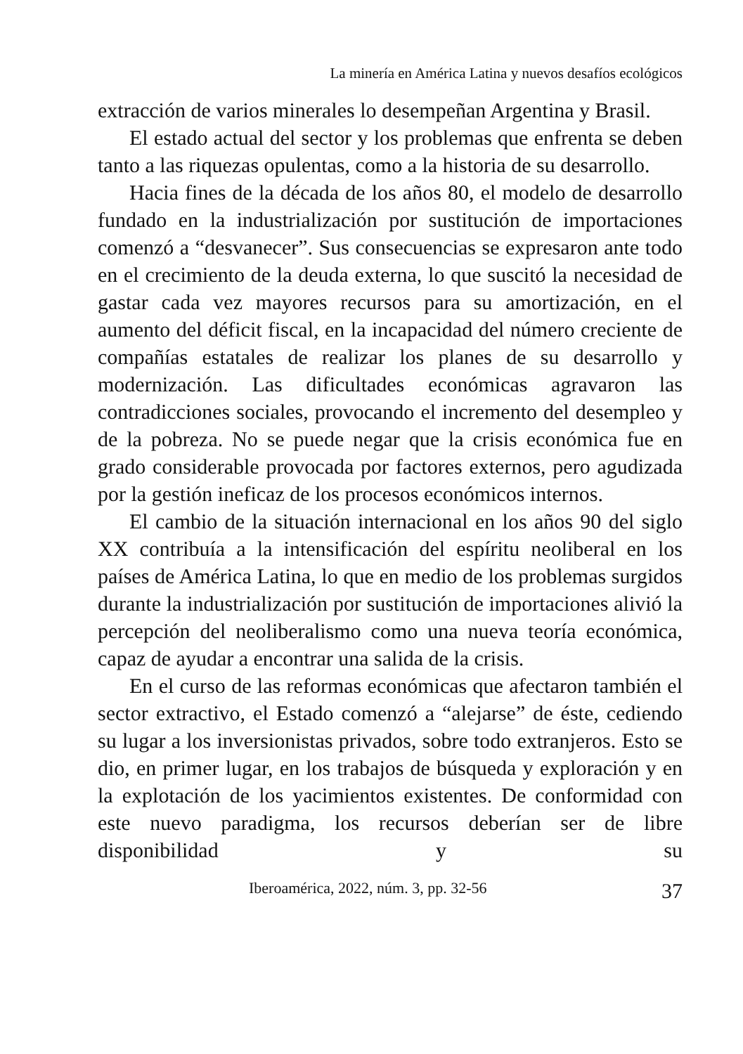La minería en América Latina y nuevos desafíos ecológicos
extracción de varios minerales lo desempeñan Argentina y Brasil.
El estado actual del sector y los problemas que enfrenta se deben tanto a las riquezas opulentas, como a la historia de su desarrollo.
Hacia fines de la década de los años 80, el modelo de desarrollo fundado en la industrialización por sustitución de importaciones comenzó a “desvanecer”. Sus consecuencias se expresaron ante todo en el crecimiento de la deuda externa, lo que suscitó la necesidad de gastar cada vez mayores recursos para su amortización, en el aumento del déficit fiscal, en la incapacidad del número creciente de compañías estatales de realizar los planes de su desarrollo y modernización. Las dificultades económicas agravaron las contradicciones sociales, provocando el incremento del desempleo y de la pobreza. No se puede negar que la crisis económica fue en grado considerable provocada por factores externos, pero agudizada por la gestión ineficaz de los procesos económicos internos.
El cambio de la situación internacional en los años 90 del siglo XX contribuía a la intensificación del espíritu neoliberal en los países de América Latina, lo que en medio de los problemas surgidos durante la industrialización por sustitución de importaciones alivió la percepción del neoliberalismo como una nueva teoría económica, capaz de ayudar a encontrar una salida de la crisis.
En el curso de las reformas económicas que afectaron también el sector extractivo, el Estado comenzó a “alejarse” de éste, cediendo su lugar a los inversionistas privados, sobre todo extranjeros. Esto se dio, en primer lugar, en los trabajos de búsqueda y exploración y en la explotación de los yacimientos existentes. De conformidad con este nuevo paradigma, los recursos deberían ser de libre disponibilidad y su
Iberoamérica, 2022, núm. 3, pp. 32-56 37